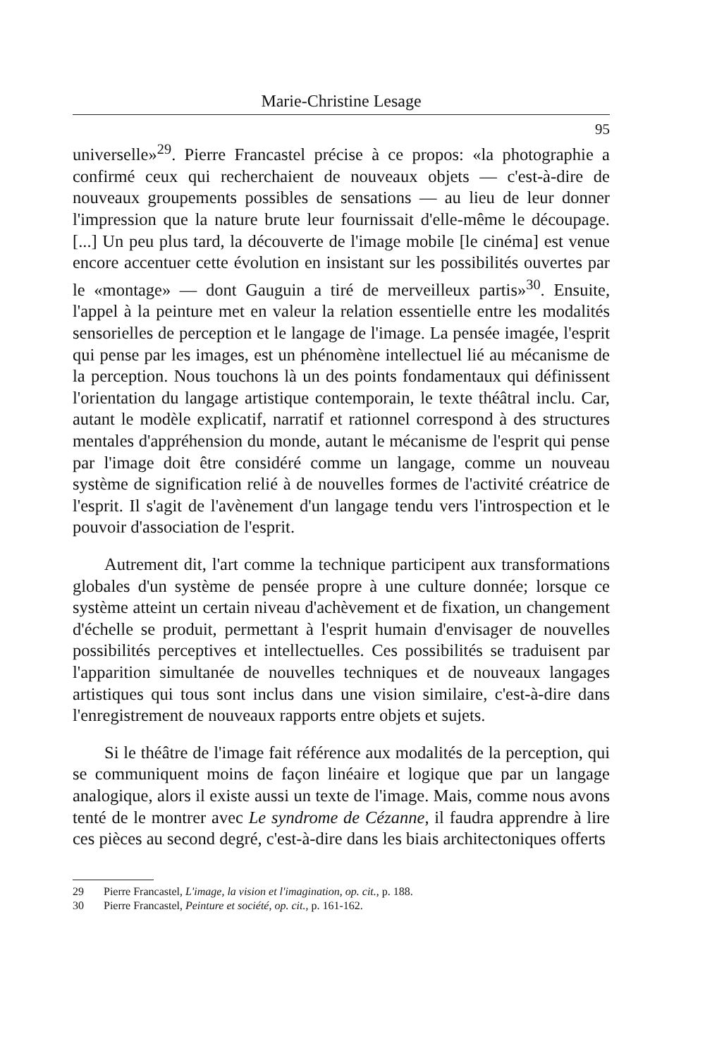Marie-Christine Lesage
95
universelle»<sup>29</sup>. Pierre Francastel précise à ce propos: «la photographie a confirmé ceux qui recherchaient de nouveaux objets — c'est-à-dire de nouveaux groupements possibles de sensations — au lieu de leur donner l'impression que la nature brute leur fournissait d'elle-même le découpage. [...] Un peu plus tard, la découverte de l'image mobile [le cinéma] est venue encore accentuer cette évolution en insistant sur les possibilités ouvertes par le «montage» — dont Gauguin a tiré de merveilleux partis»<sup>30</sup>. Ensuite, l'appel à la peinture met en valeur la relation essentielle entre les modalités sensorielles de perception et le langage de l'image. La pensée imagée, l'esprit qui pense par les images, est un phénomène intellectuel lié au mécanisme de la perception. Nous touchons là un des points fondamentaux qui définissent l'orientation du langage artistique contemporain, le texte théâtral inclu. Car, autant le modèle explicatif, narratif et rationnel correspond à des structures mentales d'appréhension du monde, autant le mécanisme de l'esprit qui pense par l'image doit être considéré comme un langage, comme un nouveau système de signification relié à de nouvelles formes de l'activité créatrice de l'esprit. Il s'agit de l'avènement d'un langage tendu vers l'introspection et le pouvoir d'association de l'esprit.
Autrement dit, l'art comme la technique participent aux transformations globales d'un système de pensée propre à une culture donnée; lorsque ce système atteint un certain niveau d'achèvement et de fixation, un changement d'échelle se produit, permettant à l'esprit humain d'envisager de nouvelles possibilités perceptives et intellectuelles. Ces possibilités se traduisent par l'apparition simultanée de nouvelles techniques et de nouveaux langages artistiques qui tous sont inclus dans une vision similaire, c'est-à-dire dans l'enregistrement de nouveaux rapports entre objets et sujets.
Si le théâtre de l'image fait référence aux modalités de la perception, qui se communiquent moins de façon linéaire et logique que par un langage analogique, alors il existe aussi un texte de l'image. Mais, comme nous avons tenté de le montrer avec Le syndrome de Cézanne, il faudra apprendre à lire ces pièces au second degré, c'est-à-dire dans les biais architectoniques offerts
29 Pierre Francastel, L'image, la vision et l'imagination, op. cit., p. 188.
30 Pierre Francastel, Peinture et société, op. cit., p. 161-162.